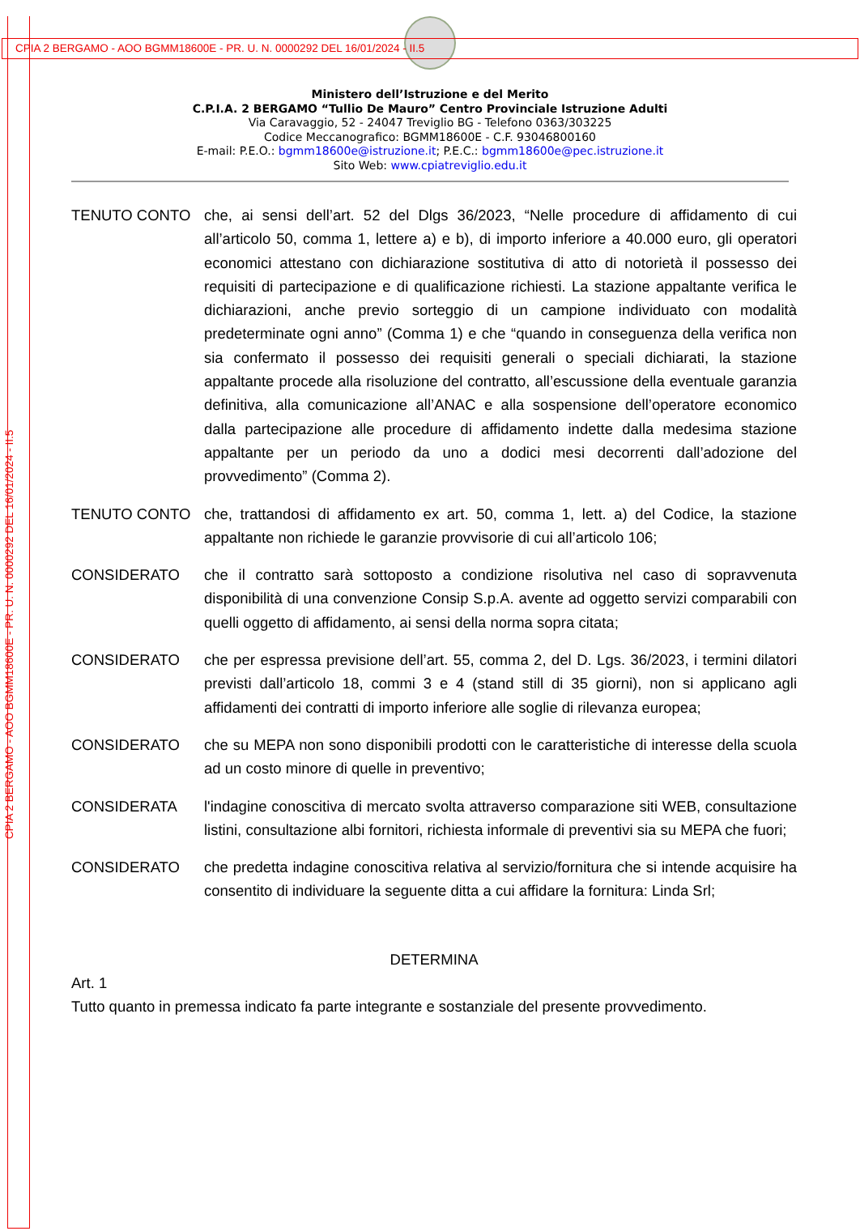CPIA 2 BERGAMO - AOO BGMM18600E - PR. U. N. 0000292 DEL 16/01/2024 - II.5
CPIA 2 BERGAMO - AOO BGMM18600E - PR. U. N. 0000292 DEL 16/01/2024 - II.5
Ministero dell’Istruzione e del Merito
C.P.I.A. 2 BERGAMO “Tullio De Mauro” Centro Provinciale Istruzione Adulti
Via Caravaggio, 52 - 24047 Treviglio BG - Telefono 0363/303225
Codice Meccanografico: BGMM18600E - C.F. 93046800160
E-mail: P.E.O.: bgmm18600e@istruzione.it; P.E.C.: bgmm18600e@pec.istruzione.it
Sito Web: www.cpiatreviglio.edu.it
TENUTO CONTO che, ai sensi dell’art. 52 del Dlgs 36/2023, “Nelle procedure di affidamento di cui all’articolo 50, comma 1, lettere a) e b), di importo inferiore a 40.000 euro, gli operatori economici attestano con dichiarazione sostitutiva di atto di notorietà il possesso dei requisiti di partecipazione e di qualificazione richiesti. La stazione appaltante verifica le dichiarazioni, anche previo sorteggio di un campione individuato con modalità predeterminate ogni anno” (Comma 1) e che “quando in conseguenza della verifica non sia confermato il possesso dei requisiti generali o speciali dichiarati, la stazione appaltante procede alla risoluzione del contratto, all’escussione della eventuale garanzia definitiva, alla comunicazione all’ANAC e alla sospensione dell’operatore economico dalla partecipazione alle procedure di affidamento indette dalla medesima stazione appaltante per un periodo da uno a dodici mesi decorrenti dall’adozione del provvedimento” (Comma 2).
TENUTO CONTO che, trattandosi di affidamento ex art. 50, comma 1, lett. a) del Codice, la stazione appaltante non richiede le garanzie provvisorie di cui all’articolo 106;
CONSIDERATO che il contratto sarà sottoposto a condizione risolutiva nel caso di sopravvenuta disponibilità di una convenzione Consip S.p.A. avente ad oggetto servizi comparabili con quelli oggetto di affidamento, ai sensi della norma sopra citata;
CONSIDERATO che per espressa previsione dell’art. 55, comma 2, del D. Lgs. 36/2023, i termini dilatori previsti dall’articolo 18, commi 3 e 4 (stand still di 35 giorni), non si applicano agli affidamenti dei contratti di importo inferiore alle soglie di rilevanza europea;
CONSIDERATO che su MEPA non sono disponibili prodotti con le caratteristiche di interesse della scuola ad un costo minore di quelle in preventivo;
CONSIDERATA l'indagine conoscitiva di mercato svolta attraverso comparazione siti WEB, consultazione listini, consultazione albi fornitori, richiesta informale di preventivi sia su MEPA che fuori;
CONSIDERATO che predetta indagine conoscitiva relativa al servizio/fornitura che si intende acquisire ha consentito di individuare la seguente ditta a cui affidare la fornitura: Linda Srl;
DETERMINA
Art. 1
Tutto quanto in premessa indicato fa parte integrante e sostanziale del presente provvedimento.